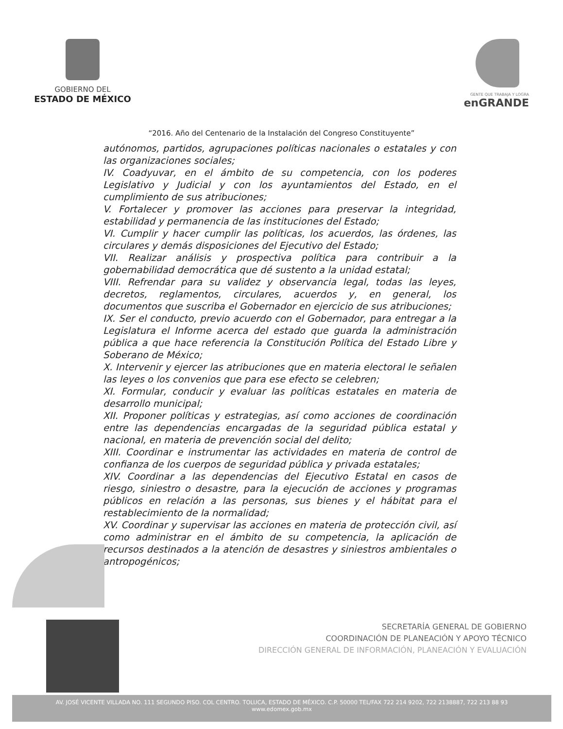GOBIERNO DEL
ESTADO DE MÉXICO
GENTE QUE TRABAJA Y LOGRA
enGRANDE
“2016. Año del Centenario de la Instalación del Congreso Constituyente”
autónomos, partidos, agrupaciones políticas nacionales o estatales y con las organizaciones sociales;
IV. Coadyuvar, en el ámbito de su competencia, con los poderes Legislativo y Judicial y con los ayuntamientos del Estado, en el cumplimiento de sus atribuciones;
V. Fortalecer y promover las acciones para preservar la integridad, estabilidad y permanencia de las instituciones del Estado;
VI. Cumplir y hacer cumplir las políticas, los acuerdos, las órdenes, las circulares y demás disposiciones del Ejecutivo del Estado;
VII. Realizar análisis y prospectiva política para contribuir a la gobernabilidad democrática que dé sustento a la unidad estatal;
VIII. Refrendar para su validez y observancia legal, todas las leyes, decretos, reglamentos, circulares, acuerdos y, en general, los documentos que suscriba el Gobernador en ejercicio de sus atribuciones;
IX. Ser el conducto, previo acuerdo con el Gobernador, para entregar a la Legislatura el Informe acerca del estado que guarda la administración pública a que hace referencia la Constitución Política del Estado Libre y Soberano de México;
X. Intervenir y ejercer las atribuciones que en materia electoral le señalen las leyes o los convenios que para ese efecto se celebren;
XI. Formular, conducir y evaluar las políticas estatales en materia de desarrollo municipal;
XII. Proponer políticas y estrategias, así como acciones de coordinación entre las dependencias encargadas de la seguridad pública estatal y nacional, en materia de prevención social del delito;
XIII. Coordinar e instrumentar las actividades en materia de control de confianza de los cuerpos de seguridad pública y privada estatales;
XIV. Coordinar a las dependencias del Ejecutivo Estatal en casos de riesgo, siniestro o desastre, para la ejecución de acciones y programas públicos en relación a las personas, sus bienes y el hábitat para el restablecimiento de la normalidad;
XV. Coordinar y supervisar las acciones en materia de protección civil, así como administrar en el ámbito de su competencia, la aplicación de recursos destinados a la atención de desastres y siniestros ambientales o antropogénicos;
SECRETARÍA GENERAL DE GOBIERNO
COORDINACIÓN DE PLANEACIÓN Y APOYO TÉCNICO
DIRECCIÓN GENERAL DE INFORMACIÓN, PLANEACIÓN Y EVALUACIÓN
AV. JOSÉ VICENTE VILLADA NO. 111 SEGUNDO PISO. COL CENTRO. TOLUCA, ESTADO DE MÉXICO. C.P. 50000 TEL/FAX 722 214 9202, 722 2138887, 722 213 88 93
www.edomex.gob.mx